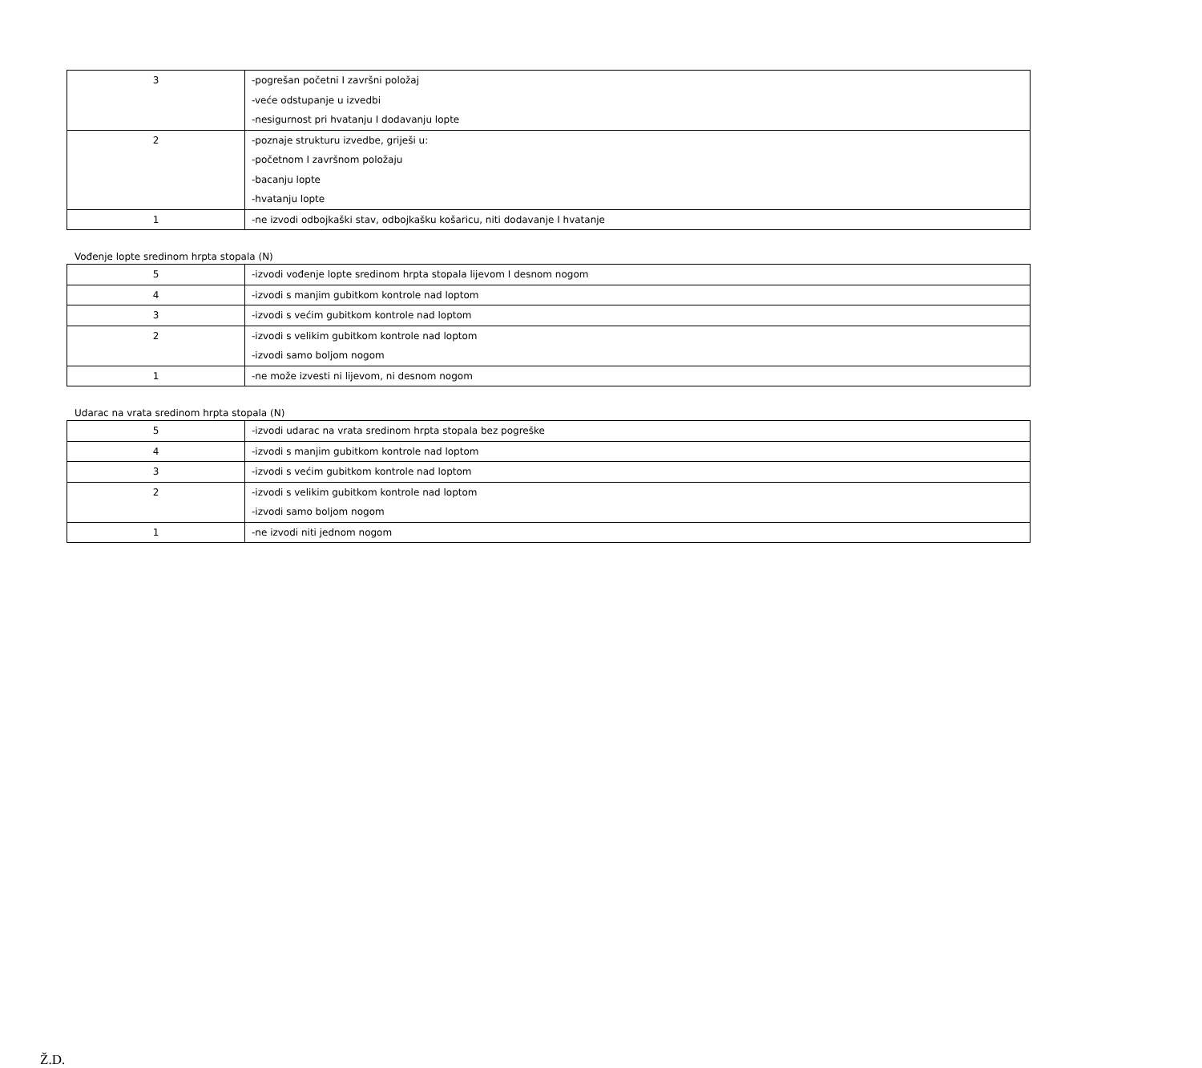| 3 | -pogrešan početni I završni položaj -veće odstupanje u izvedbi -nesigurnost pri hvatanju I dodavanju lopte |
| 2 | -poznaje strukturu izvedbe, griješi u: -početnom I završnom položaju -bacanju lopte -hvatanju lopte |
| 1 | -ne izvodi odbojkaški stav, odbojkašku košaricu, niti dodavanje I hvatanje |
Vođenje lopte sredinom hrpta stopala (N)
| 5 | -izvodi vođenje lopte sredinom hrpta stopala lijevom I desnom nogom |
| 4 | -izvodi s manjim gubitkom kontrole nad loptom |
| 3 | -izvodi s većim gubitkom kontrole nad loptom |
| 2 | -izvodi s velikim gubitkom kontrole nad loptom -izvodi samo boljom nogom |
| 1 | -ne može izvesti ni lijevom, ni desnom nogom |
Udarac na vrata sredinom hrpta stopala (N)
| 5 | -izvodi udarac na vrata sredinom hrpta stopala bez pogreške |
| 4 | -izvodi s manjim gubitkom kontrole nad loptom |
| 3 | -izvodi s većim gubitkom kontrole nad loptom |
| 2 | -izvodi s velikim gubitkom kontrole nad loptom -izvodi samo boljom nogom |
| 1 | -ne izvodi niti jednom nogom |
Ž.D.